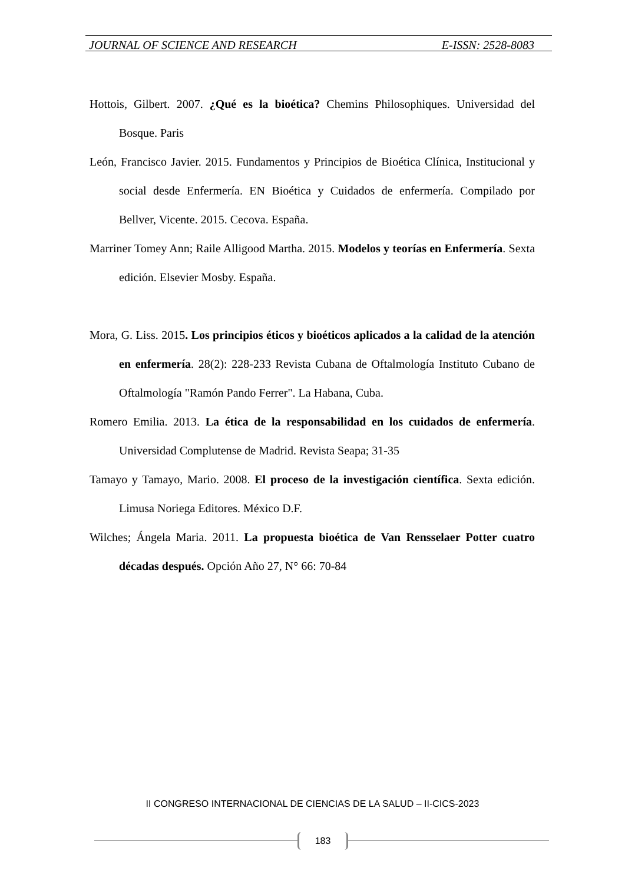JOURNAL OF SCIENCE AND RESEARCH E-ISSN: 2528-8083
Hottois, Gilbert. 2007. ¿Qué es la bioética? Chemins Philosophiques. Universidad del Bosque. Paris
León, Francisco Javier. 2015. Fundamentos y Principios de Bioética Clínica, Institucional y social desde Enfermería. EN Bioética y Cuidados de enfermería. Compilado por Bellver, Vicente. 2015. Cecova. España.
Marriner Tomey Ann; Raile Alligood Martha. 2015. Modelos y teorías en Enfermería. Sexta edición. Elsevier Mosby. España.
Mora, G. Liss. 2015. Los principios éticos y bioéticos aplicados a la calidad de la atención en enfermería. 28(2): 228-233 Revista Cubana de Oftalmología Instituto Cubano de Oftalmología "Ramón Pando Ferrer". La Habana, Cuba.
Romero Emilia. 2013. La ética de la responsabilidad en los cuidados de enfermería. Universidad Complutense de Madrid. Revista Seapa; 31-35
Tamayo y Tamayo, Mario. 2008. El proceso de la investigación científica. Sexta edición. Limusa Noriega Editores. México D.F.
Wilches; Ángela Maria. 2011. La propuesta bioética de Van Rensselaer Potter cuatro décadas después. Opción Año 27, N° 66: 70-84
II CONGRESO INTERNACIONAL DE CIENCIAS DE LA SALUD – II-CICS-2023
183